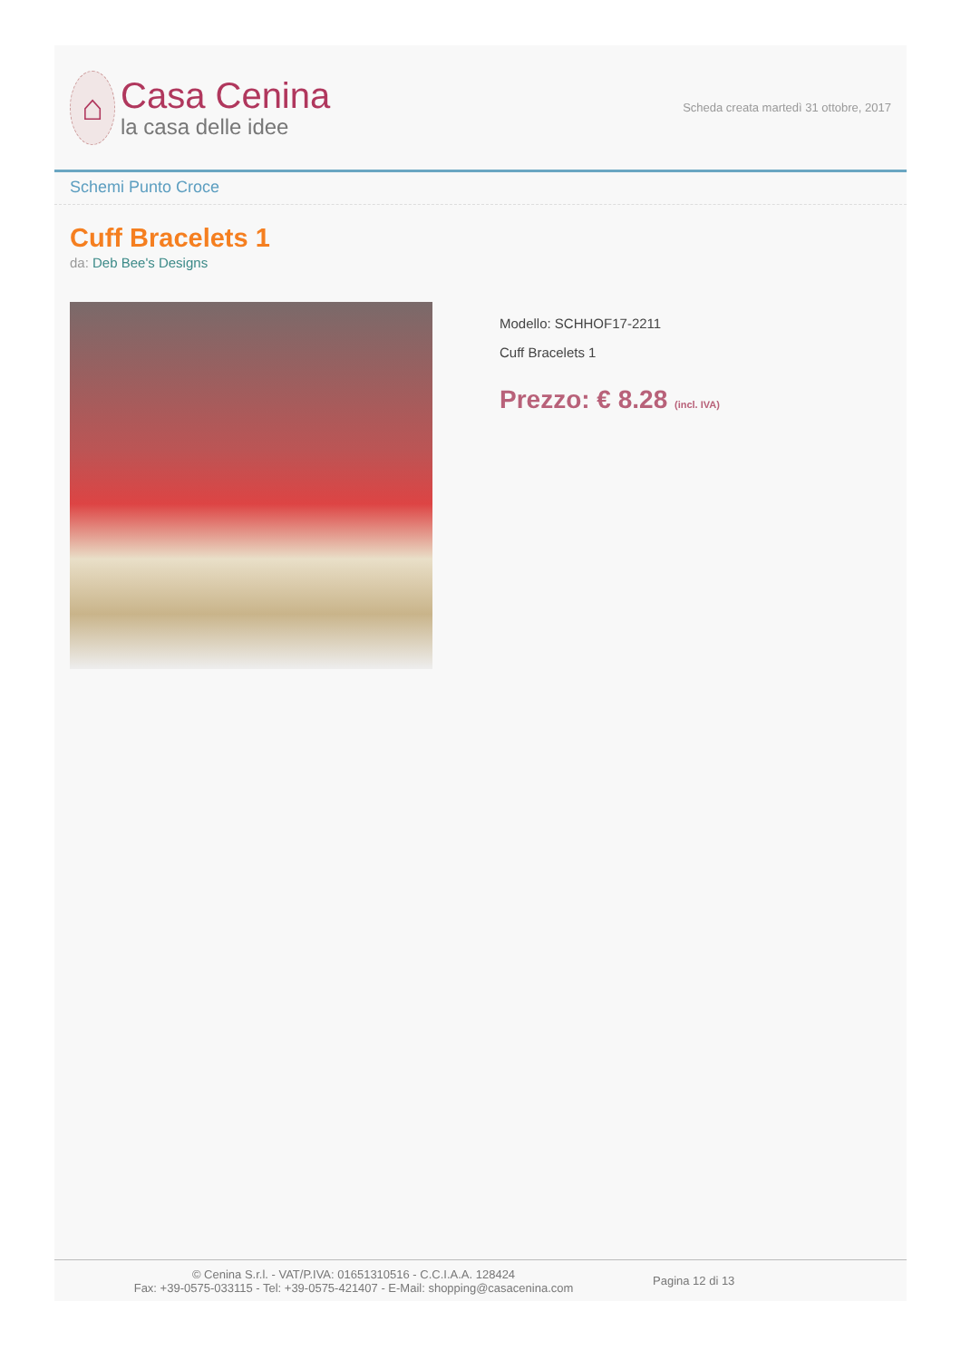⌂
Casa Cenina
la casa delle idee
Scheda creata martedì 31 ottobre, 2017
Schemi Punto Croce
Cuff Bracelets 1
da: Deb Bee's Designs
Modello: SCHHOF17-2211
Cuff Bracelets 1
Prezzo: € 8.28 (incl. IVA)
© Cenina S.r.l. - VAT/P.IVA: 01651310516 - C.C.I.A.A. 128424
Fax: +39-0575-033115 - Tel: +39-0575-421407 - E-Mail: shopping@casacenina.com
Pagina 12 di 13